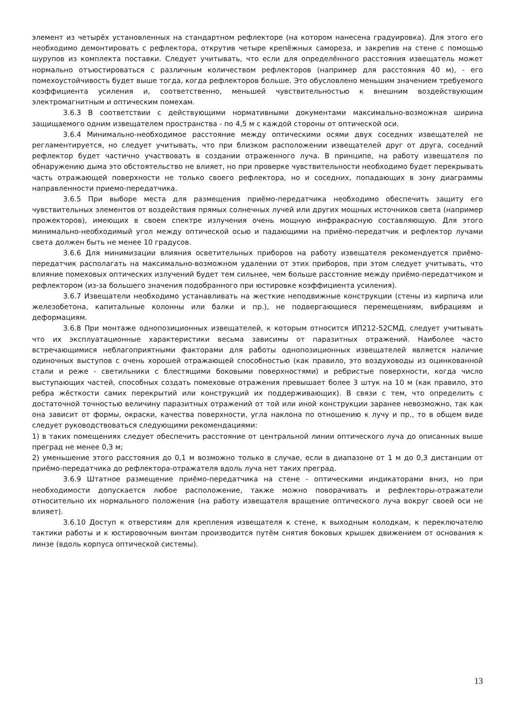элемент из четырёх установленных на стандартном рефлекторе (на котором нанесена градуировка). Для этого его необходимо демонтировать с рефлектора, открутив четыре крепёжных самореза, и закрепив на стене с помощью шурупов из комплекта поставки. Следует учитывать, что если для определённого расстояния извещатель может нормально отъюстироваться с различным количеством рефлекторов (например для расстояния 40 м), - его помехоустойчивость будет выше тогда, когда рефлекторов больше. Это обусловлено меньшим значением требуемого коэффициента усиления и, соответственно, меньшей чувствительностью к внешним воздействующим электромагнитным и оптическим помехам.
3.6.3 В соответствии с действующими нормативными документами максимально-возможная ширина защищаемого одним извещателем пространства - по 4,5 м с каждой стороны от оптической оси.
3.6.4 Минимально-необходимое расстояние между оптическими осями двух соседних извещателей не регламентируется, но следует учитывать, что при близком расположении извещателей друг от друга, соседний рефлектор будет частично участвовать в создании отраженного луча. В принципе, на работу извещателя по обнаружению дыма это обстоятельство не влияет, но при проверке чувствительности необходимо будет перекрывать часть отражающей поверхности не только своего рефлектора, но и соседних, попадающих в зону диаграммы направленности приемо-передатчика.
3.6.5 При выборе места для размещения приёмо-передатчика необходимо обеспечить защиту его чувствительных элементов от воздействия прямых солнечных лучей или других мощных источников света (например прожекторов), имеющих в своем спектре излучения очень мощную инфракрасную составляющую. Для этого минимально-необходимый угол между оптической осью и падающими на приёмо-передатчик и рефлектор лучами света должен быть не менее 10 градусов.
3.6.6 Для минимизации влияния осветительных приборов на работу извещателя рекомендуется приёмо-передатчик располагать на максимально-возможном удалении от этих приборов, при этом следует учитывать, что влияние помеховых оптических излучений будет тем сильнее, чем больше расстояние между приёмо-передатчиком и рефлектором (из-за большего значения подобранного при юстировке коэффициента усиления).
3.6.7 Извещатели необходимо устанавливать на жесткие неподвижные конструкции (стены из кирпича или железобетона, капитальные колонны или балки и пр.), не подвергающиеся перемещениям, вибрациям и деформациям.
3.6.8 При монтаже однопозиционных извещателей, к которым относится ИП212-52СМД, следует учитывать что их эксплуатационные характеристики весьма зависимы от паразитных отражений. Наиболее часто встречающимися неблагоприятными факторами для работы однопозиционных извещателей является наличие одиночных выступов с очень хорошей отражающей способностью (как правило, это воздуховоды из оцинкованной стали и реже - светильники с блестящими боковыми поверхностями) и ребристые поверхности, когда число выступающих частей, способных создать помеховые отражения превышает более 3 штук на 10 м (как правило, это ребра жёсткости самих перекрытий или конструкций их поддерживающих). В связи с тем, что определить с достаточной точностью величину паразитных отражений от той или иной конструкции заранее невозможно, так как она зависит от формы, окраски, качества поверхности, угла наклона по отношению к лучу и пр., то в общем виде следует руководствоваться следующими рекомендациями:
1) в таких помещениях следует обеспечить расстояние от центральной линии оптического луча до описанных выше преград не менее 0,3 м;
2) уменьшение этого расстояния до 0,1 м возможно только в случае, если в диапазоне от 1 м до 0,3 дистанции от приёмо-передатчика до рефлектора-отражателя вдоль луча нет таких преград.
3.6.9 Штатное размещение приёмо-передатчика на стене - оптическими индикаторами вниз, но при необходимости допускается любое расположение, также можно поворачивать и рефлекторы-отражатели относительно их нормального положения (на работу извещателя вращение оптического луча вокруг своей оси не влияет).
3.6.10 Доступ к отверстиям для крепления извещателя к стене, к выходным колодкам, к переключателю тактики работы и к юстировочным винтам производится путём снятия боковых крышек движением от основания к линзе (вдоль корпуса оптической системы).
13